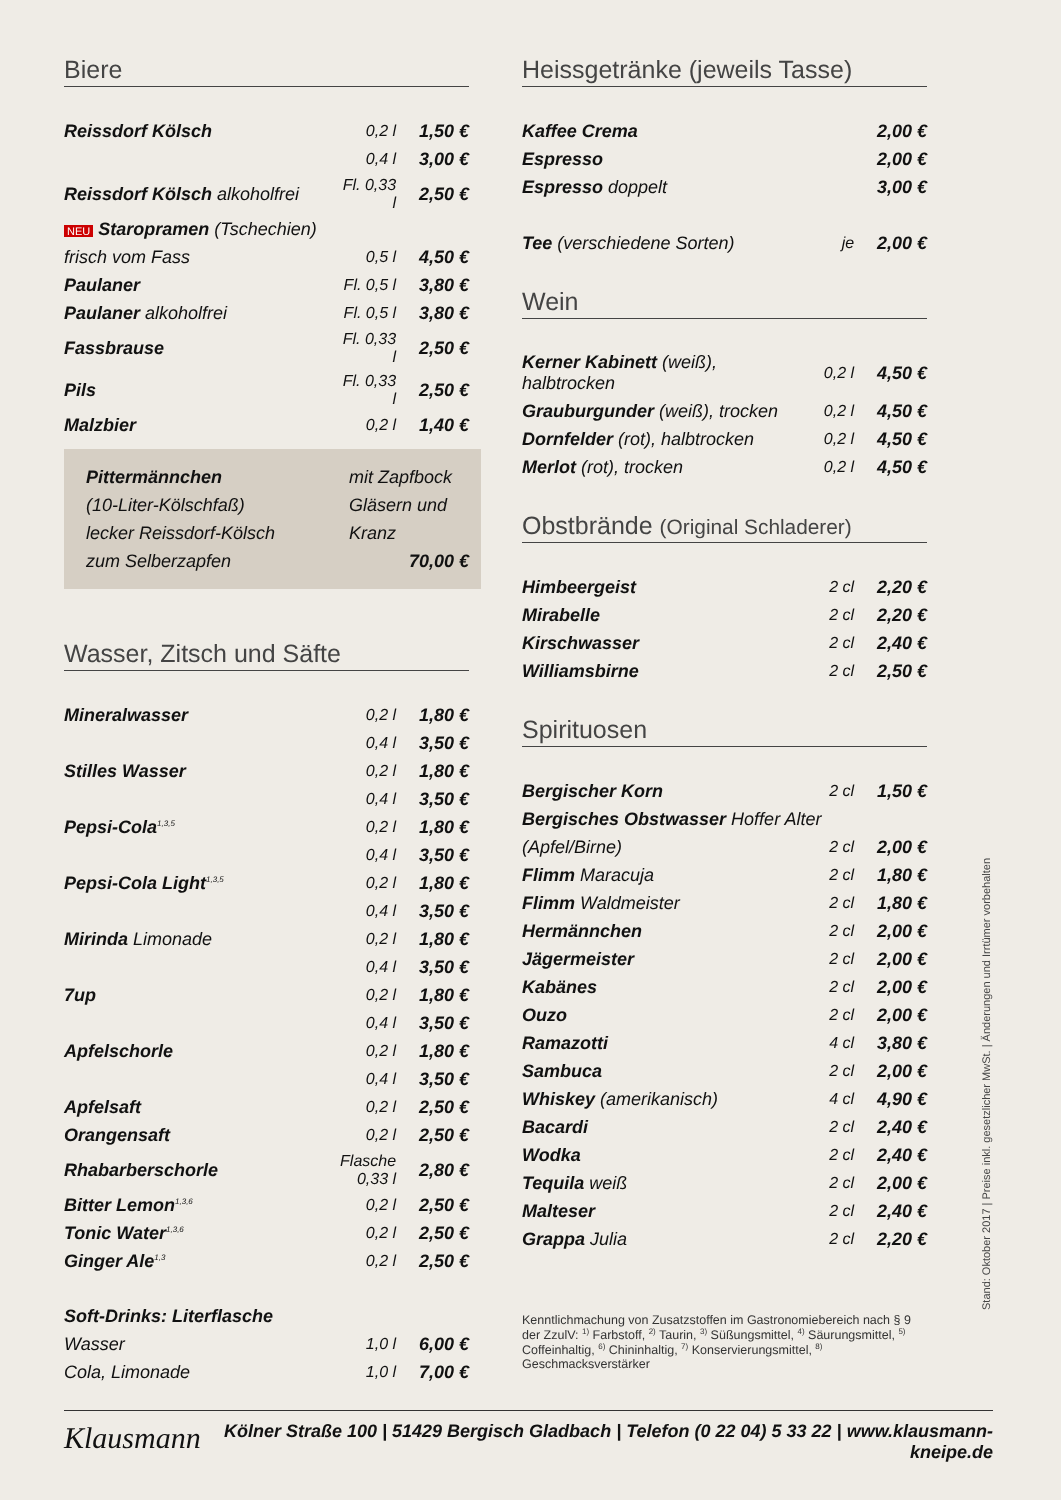Biere
| Reissdorf Kölsch | 0,2 l | 1,50 € |
| | 0,4 l | 3,00 € |
| Reissdorf Kölsch alkoholfrei | Fl. 0,33 l | 2,50 € |
| NEU Staropramen (Tschechien) | | |
| frisch vom Fass | 0,5 l | 4,50 € |
| Paulaner | Fl. 0,5 l | 3,80 € |
| Paulaner alkoholfrei | Fl. 0,5 l | 3,80 € |
| Fassbrause | Fl. 0,33 l | 2,50 € |
| Pils | Fl. 0,33 l | 2,50 € |
| Malzbier | 0,2 l | 1,40 € |
Pittermännchen mit Zapfbock Gläsern und Kranz
(10-Liter-Kölschfaß)
lecker Reissdorf-Kölsch
zum Selberzapfen 70,00 €
Wasser, Zitsch und Säfte
| Mineralwasser | 0,2 l | 1,80 € |
| | 0,4 l | 3,50 € |
| Stilles Wasser | 0,2 l | 1,80 € |
| | 0,4 l | 3,50 € |
| Pepsi-Cola<sup>1,3,5</sup> | 0,2 l | 1,80 € |
| | 0,4 l | 3,50 € |
| Pepsi-Cola Light<sup>1,3,5</sup> | 0,2 l | 1,80 € |
| | 0,4 l | 3,50 € |
| Mirinda Limonade | 0,2 l | 1,80 € |
| | 0,4 l | 3,50 € |
| 7up | 0,2 l | 1,80 € |
| | 0,4 l | 3,50 € |
| Apfelschorle | 0,2 l | 1,80 € |
| | 0,4 l | 3,50 € |
| Apfelsaft | 0,2 l | 2,50 € |
| Orangensaft | 0,2 l | 2,50 € |
| Rhabarberschorle | Flasche 0,33 l | 2,80 € |
| Bitter Lemon<sup>1,3,6</sup> | 0,2 l | 2,50 € |
| Tonic Water<sup>1,3,6</sup> | 0,2 l | 2,50 € |
| Ginger Ale<sup>1,3</sup> | 0,2 l | 2,50 € |
| Soft-Drinks: Literflasche | | |
| Wasser | 1,0 l | 6,00 € |
| Cola, Limonade | 1,0 l | 7,00 € |
Heissgetränke (jeweils Tasse)
| Kaffee Crema | | 2,00 € |
| Espresso | | 2,00 € |
| Espresso doppelt | | 3,00 € |
| Tee (verschiedene Sorten) | je | 2,00 € |
Wein
| Kerner Kabinett (weiß), halbtrocken | 0,2 l | 4,50 € |
| Grauburgunder (weiß), trocken | 0,2 l | 4,50 € |
| Dornfelder (rot), halbtrocken | 0,2 l | 4,50 € |
| Merlot (rot), trocken | 0,2 l | 4,50 € |
Obstbrände (Original Schladerer)
| Himbeergeist | 2 cl | 2,20 € |
| Mirabelle | 2 cl | 2,20 € |
| Kirschwasser | 2 cl | 2,40 € |
| Williamsbirne | 2 cl | 2,50 € |
Spirituosen
| Bergischer Korn | 2 cl | 1,50 € |
| Bergisches Obstwasser Hoffer Alter | | |
| (Apfel/Birne) | 2 cl | 2,00 € |
| Flimm Maracuja | 2 cl | 1,80 € |
| Flimm Waldmeister | 2 cl | 1,80 € |
| Hermännchen | 2 cl | 2,00 € |
| Jägermeister | 2 cl | 2,00 € |
| Kabänes | 2 cl | 2,00 € |
| Ouzo | 2 cl | 2,00 € |
| Ramazotti | 4 cl | 3,80 € |
| Sambuca | 2 cl | 2,00 € |
| Whiskey (amerikanisch) | 4 cl | 4,90 € |
| Bacardi | 2 cl | 2,40 € |
| Wodka | 2 cl | 2,40 € |
| Tequila weiß | 2 cl | 2,00 € |
| Malteser | 2 cl | 2,40 € |
| Grappa Julia | 2 cl | 2,20 € |
Kenntlichmachung von Zusatzstoffen im Gastronomiebereich nach § 9 der ZzulV: <sup>1)</sup> Farbstoff, <sup>2)</sup> Taurin, <sup>3)</sup> Süßungsmittel, <sup>4)</sup> Säurungsmittel, <sup>5)</sup> Coffeinhaltig, <sup>6)</sup> Chininhaltig, <sup>7)</sup> Konservierungsmittel, <sup>8)</sup> Geschmacksverstärker
Stand: Oktober 2017 | Preise inkl. gesetzlicher MwSt. | Änderungen und Irrtümer vorbehalten
Klausmann Kölner Straße 100 | 51429 Bergisch Gladbach | Telefon (0 22 04) 5 33 22 | www.klausmann-kneipe.de